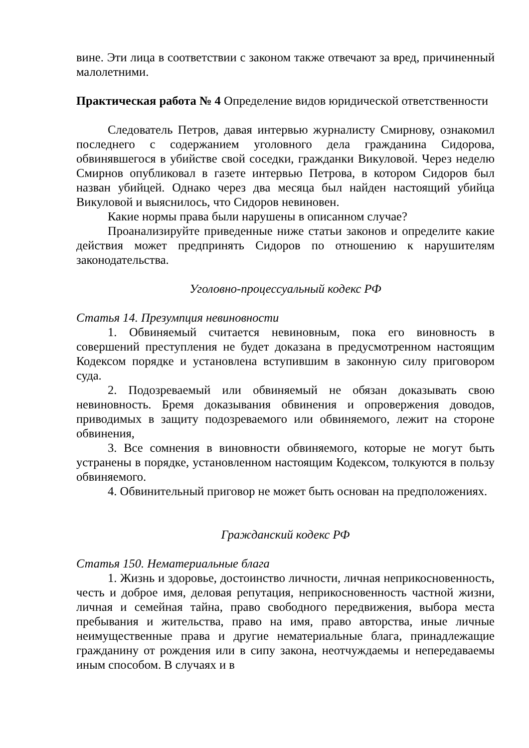вине. Эти лица в соответствии с законом также отвечают за вред, причиненный малолетними.
Практическая работа № 4 Определение видов юридической ответственности
Следователь Петров, давая интервью журналисту Смирнову, ознакомил последнего с содержанием уголовного дела гражданина Сидорова, обвинявшегося в убийстве свой соседки, гражданки Викуловой. Через неделю Смирнов опубликовал в газете интервью Петрова, в котором Сидоров был назван убийцей. Однако через два месяца был найден настоящий убийца Викуловой и выяснилось, что Сидоров невиновен.
Какие нормы права были нарушены в описанном случае?
Проанализируйте приведенные ниже статьи законов и определите какие действия может предпринять Сидоров по отношению к нарушителям законодательства.
Уголовно-процессуальный кодекс РФ
Статья 14. Презумпция невиновности
1. Обвиняемый считается невиновным, пока его виновность в совершений преступления не будет доказана в предусмотренном настоящим Кодексом порядке и установлена вступившим в законную силу приговором суда.
2. Подозреваемый или обвиняемый не обязан доказывать свою невиновность. Бремя доказывания обвинения и опровержения доводов, приводимых в защиту подозреваемого или обвиняемого, лежит на стороне обвинения,
3. Все сомнения в виновности обвиняемого, которые не могут быть устранены в порядке, установленном настоящим Кодексом, толкуются в пользу обвиняемого.
4. Обвинительный приговор не может быть основан на предположениях.
Гражданский кодекс РФ
Статья 150. Нематериальные блага
1. Жизнь и здоровье, достоинство личности, личная неприкосновенность, честь и доброе имя, деловая репутация, неприкосновенность частной жизни, личная и семейная тайна, право свободного передвижения, выбора места пребывания и жительства, право на имя, право авторства, иные личные неимущественные права и другие нематериальные блага, принадлежащие гражданину от рождения или в сипу закона, неотчуждаемы и непередаваемы иным способом. В случаях и в